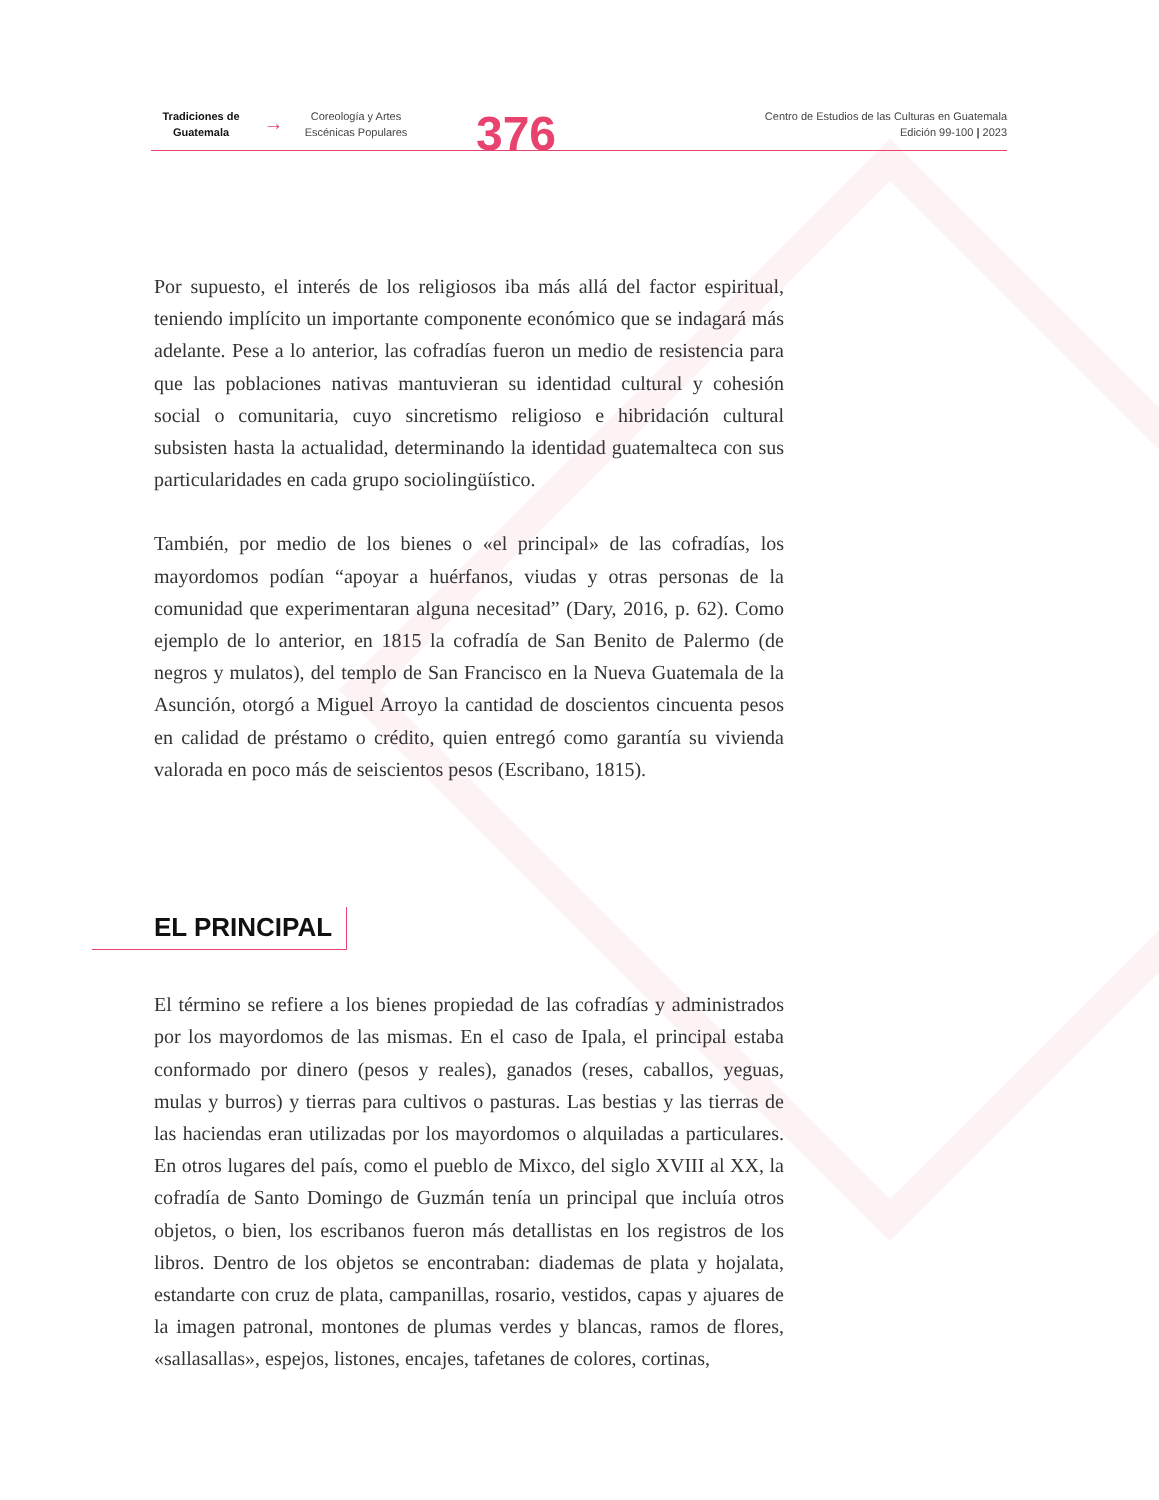Tradiciones de Guatemala
→
Coreología y Artes Escénicas Populares
376
Centro de Estudios de las Culturas en Guatemala
Edición 99-100 | 2023
Por supuesto, el interés de los religiosos iba más allá del factor espiritual, teniendo implícito un importante componente económico que se indagará más adelante. Pese a lo anterior, las cofradías fueron un medio de resistencia para que las poblaciones nativas mantuvieran su identidad cultural y cohesión social o comunitaria, cuyo sincretismo religioso e hibridación cultural subsisten hasta la actualidad, determinando la identidad guatemalteca con sus particularidades en cada grupo sociolingüístico.
También, por medio de los bienes o «el principal» de las cofradías, los mayordomos podían “apoyar a huérfanos, viudas y otras personas de la comunidad que experimentaran alguna necesitad” (Dary, 2016, p. 62). Como ejemplo de lo anterior, en 1815 la cofradía de San Benito de Palermo (de negros y mulatos), del templo de San Francisco en la Nueva Guatemala de la Asunción, otorgó a Miguel Arroyo la cantidad de doscientos cincuenta pesos en calidad de préstamo o crédito, quien entregó como garantía su vivienda valorada en poco más de seiscientos pesos (Escribano, 1815).
EL PRINCIPAL
El término se refiere a los bienes propiedad de las cofradías y administrados por los mayordomos de las mismas. En el caso de Ipala, el principal estaba conformado por dinero (pesos y reales), ganados (reses, caballos, yeguas, mulas y burros) y tierras para cultivos o pasturas. Las bestias y las tierras de las haciendas eran utilizadas por los mayordomos o alquiladas a particulares. En otros lugares del país, como el pueblo de Mixco, del siglo XVIII al XX, la cofradía de Santo Domingo de Guzmán tenía un principal que incluía otros objetos, o bien, los escribanos fueron más detallistas en los registros de los libros. Dentro de los objetos se encontraban: diademas de plata y hojalata, estandarte con cruz de plata, campanillas, rosario, vestidos, capas y ajuares de la imagen patronal, montones de plumas verdes y blancas, ramos de flores, «sallasallas», espejos, listones, encajes, tafetanes de colores, cortinas,